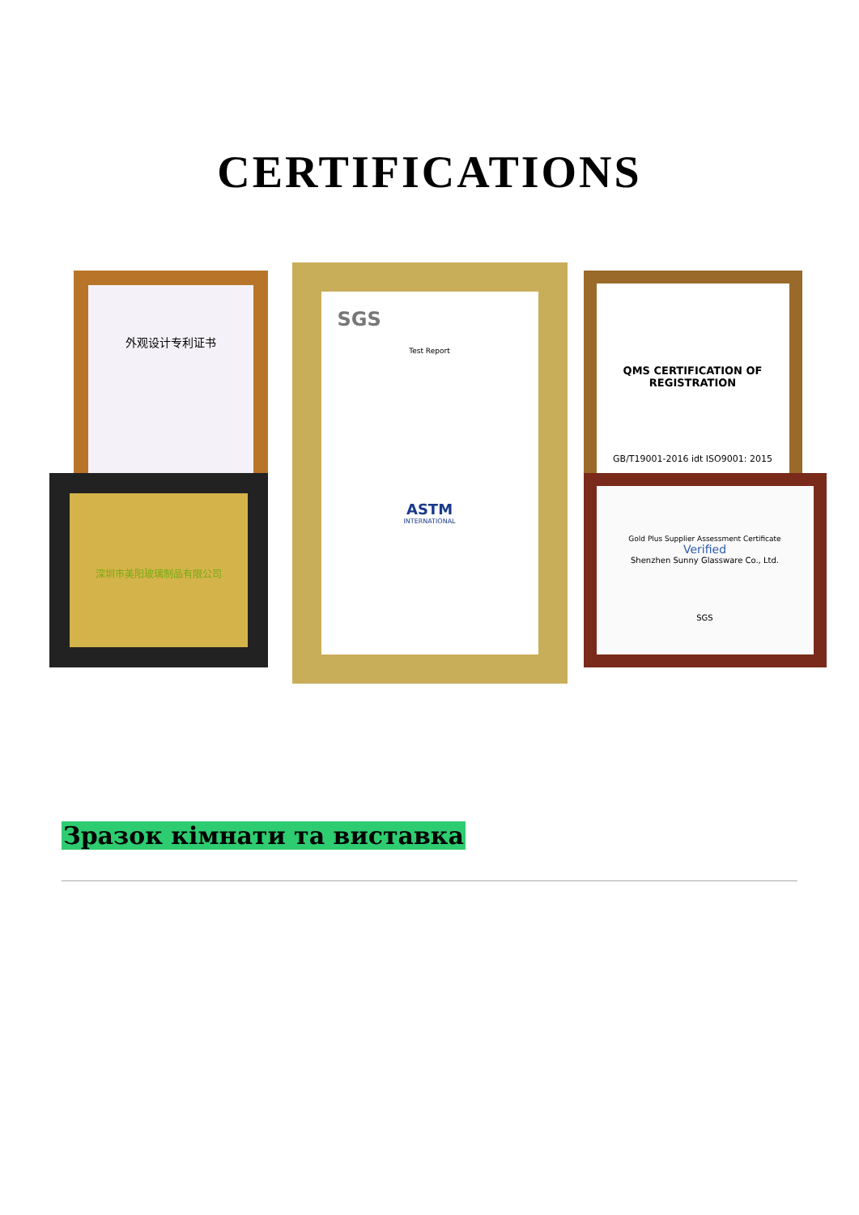CERTIFICATIONS
外观设计专利证书
深圳市美阳玻璃制品有限公司
QMS CERTIFICATION OF REGISTRATION
GB/T19001-2016 idt ISO9001: 2015
Gold Plus Supplier Assessment Certificate
Verified
Shenzhen Sunny Glassware Co., Ltd.
SGS
SGS
Test Report
ASTM
INTERNATIONAL
Зразок кімнати та виставка